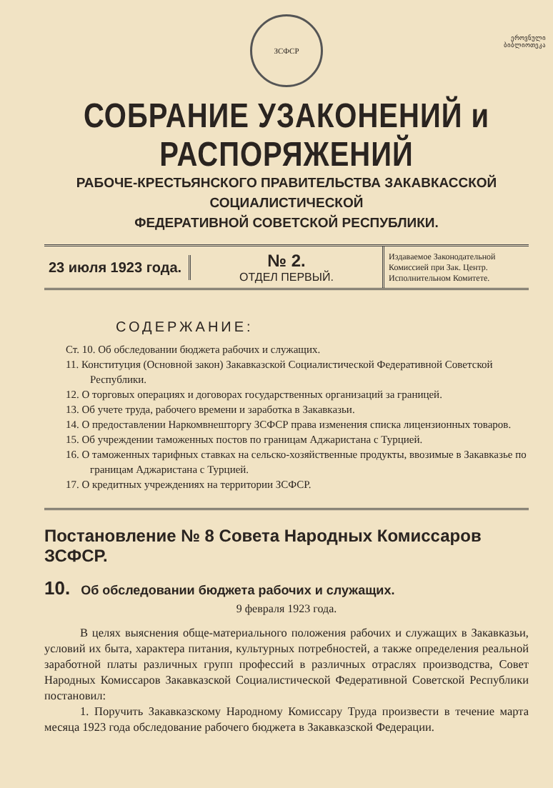ეროვნული
ბიბლიოთეკა
ЗСФСР
СОБРАНИЕ УЗАКОНЕНИЙ и РАСПОРЯЖЕНИЙ
РАБОЧЕ-КРЕСТЬЯНСКОГО ПРАВИТЕЛЬСТВА ЗАКАВКАССКОЙ СОЦИАЛИСТИЧЕСКОЙ
ФЕДЕРАТИВНОЙ СОВЕТСКОЙ РЕСПУБЛИКИ.
23 июля 1923 года.
№ 2.
ОТДЕЛ ПЕРВЫЙ.
Издаваемое Законодательной Комиссией при Зак. Центр. Исполнительном Комитете.
СОДЕРЖАНИЕ:
Ст. 10. Об обследовании бюджета рабочих и служащих.
11. Конституция (Основной закон) Закавказской Социалистической Федеративной Советской Республики.
12. О торговых операциях и договорах государственных организаций за границей.
13. Об учете труда, рабочего времени и заработка в Закавказьи.
14. О предоставлении Наркомвнешторгу ЗСФСР права изменения списка лицензионных товаров.
15. Об учреждении таможенных постов по границам Аджаристана с Турцией.
16. О таможенных тарифных ставках на сельско-хозяйственные продукты, ввозимые в Закавказье по границам Аджаристана с Турцией.
17. О кредитных учреждениях на территории ЗСФСР.
Постановление № 8 Совета Народных Комиссаров ЗСФСР.
10. Об обследовании бюджета рабочих и служащих.
9 февраля 1923 года.
В целях выяснения обще-материального положения рабочих и служащих в Закавказьи, условий их быта, характера питания, культурных потребностей, а также определения реальной заработной платы различных групп профессий в различных отраслях производства, Совет Народных Комиссаров Закавказской Социалистической Федеративной Советской Республики постановил:
1. Поручить Закавказскому Народному Комиссару Труда произвести в течение марта месяца 1923 года обследование рабочего бюджета в Закавказской Федерации.